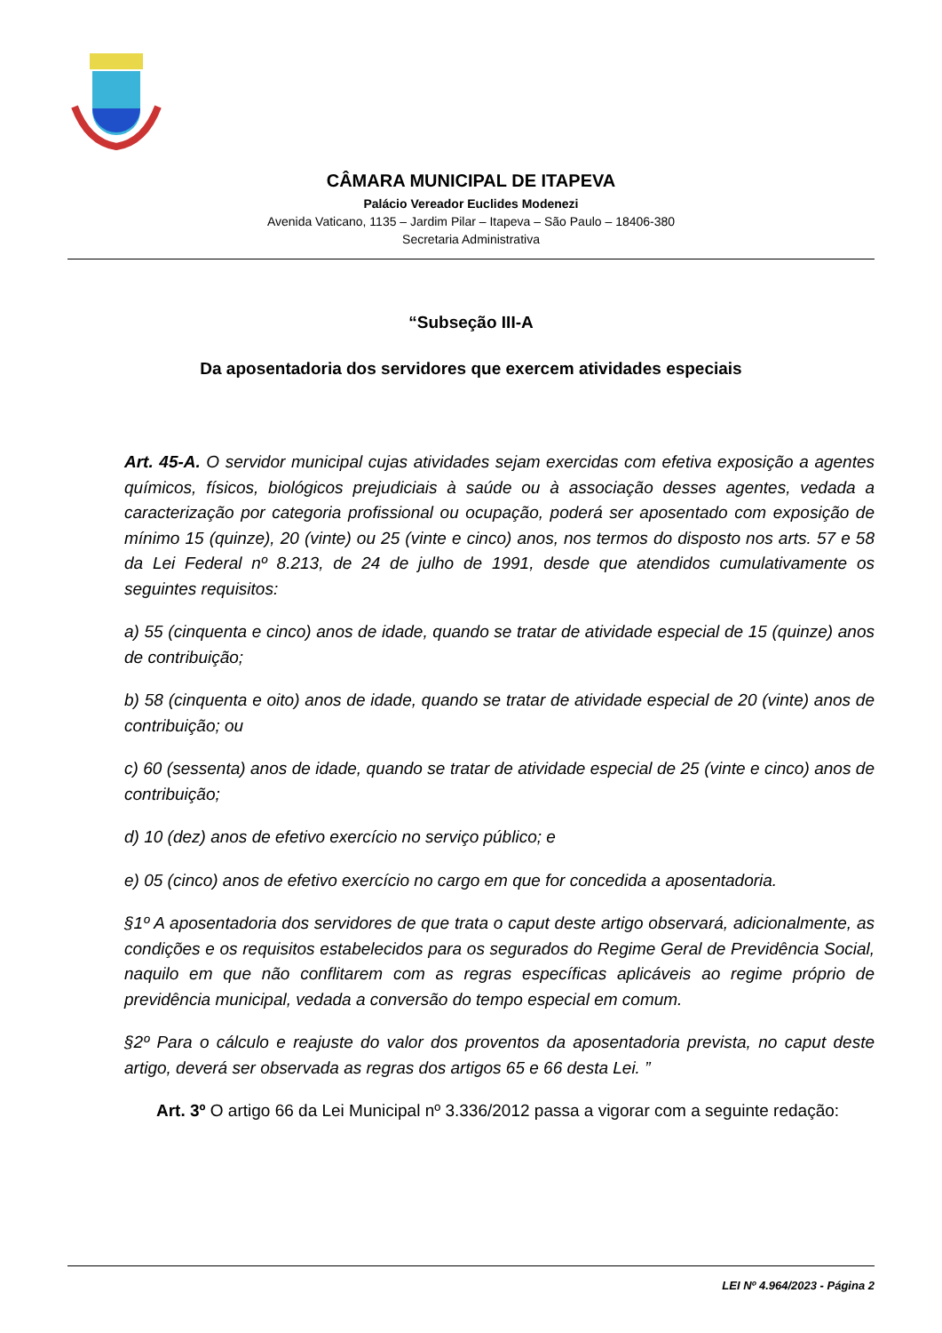CÂMARA MUNICIPAL DE ITAPEVA
Palácio Vereador Euclides Modenezi
Avenida Vaticano, 1135 – Jardim Pilar – Itapeva – São Paulo – 18406-380
Secretaria Administrativa
“Subseção III-A
Da aposentadoria dos servidores que exercem atividades especiais
Art. 45-A. O servidor municipal cujas atividades sejam exercidas com efetiva exposição a agentes químicos, físicos, biológicos prejudiciais à saúde ou à associação desses agentes, vedada a caracterização por categoria profissional ou ocupação, poderá ser aposentado com exposição de mínimo 15 (quinze), 20 (vinte) ou 25 (vinte e cinco) anos, nos termos do disposto nos arts. 57 e 58 da Lei Federal nº 8.213, de 24 de julho de 1991, desde que atendidos cumulativamente os seguintes requisitos:
a) 55 (cinquenta e cinco) anos de idade, quando se tratar de atividade especial de 15 (quinze) anos de contribuição;
b) 58 (cinquenta e oito) anos de idade, quando se tratar de atividade especial de 20 (vinte) anos de contribuição; ou
c) 60 (sessenta) anos de idade, quando se tratar de atividade especial de 25 (vinte e cinco) anos de contribuição;
d) 10 (dez) anos de efetivo exercício no serviço público; e
e) 05 (cinco) anos de efetivo exercício no cargo em que for concedida a aposentadoria.
§1º A aposentadoria dos servidores de que trata o caput deste artigo observará, adicionalmente, as condições e os requisitos estabelecidos para os segurados do Regime Geral de Previdência Social, naquilo em que não conflitarem com as regras específicas aplicáveis ao regime próprio de previdência municipal, vedada a conversão do tempo especial em comum.
§2º Para o cálculo e reajuste do valor dos proventos da aposentadoria prevista, no caput deste artigo, deverá ser observada as regras dos artigos 65 e 66 desta Lei. ”
Art. 3º O artigo 66 da Lei Municipal nº 3.336/2012 passa a vigorar com a seguinte redação:
LEI Nº 4.964/2023 - Página 2